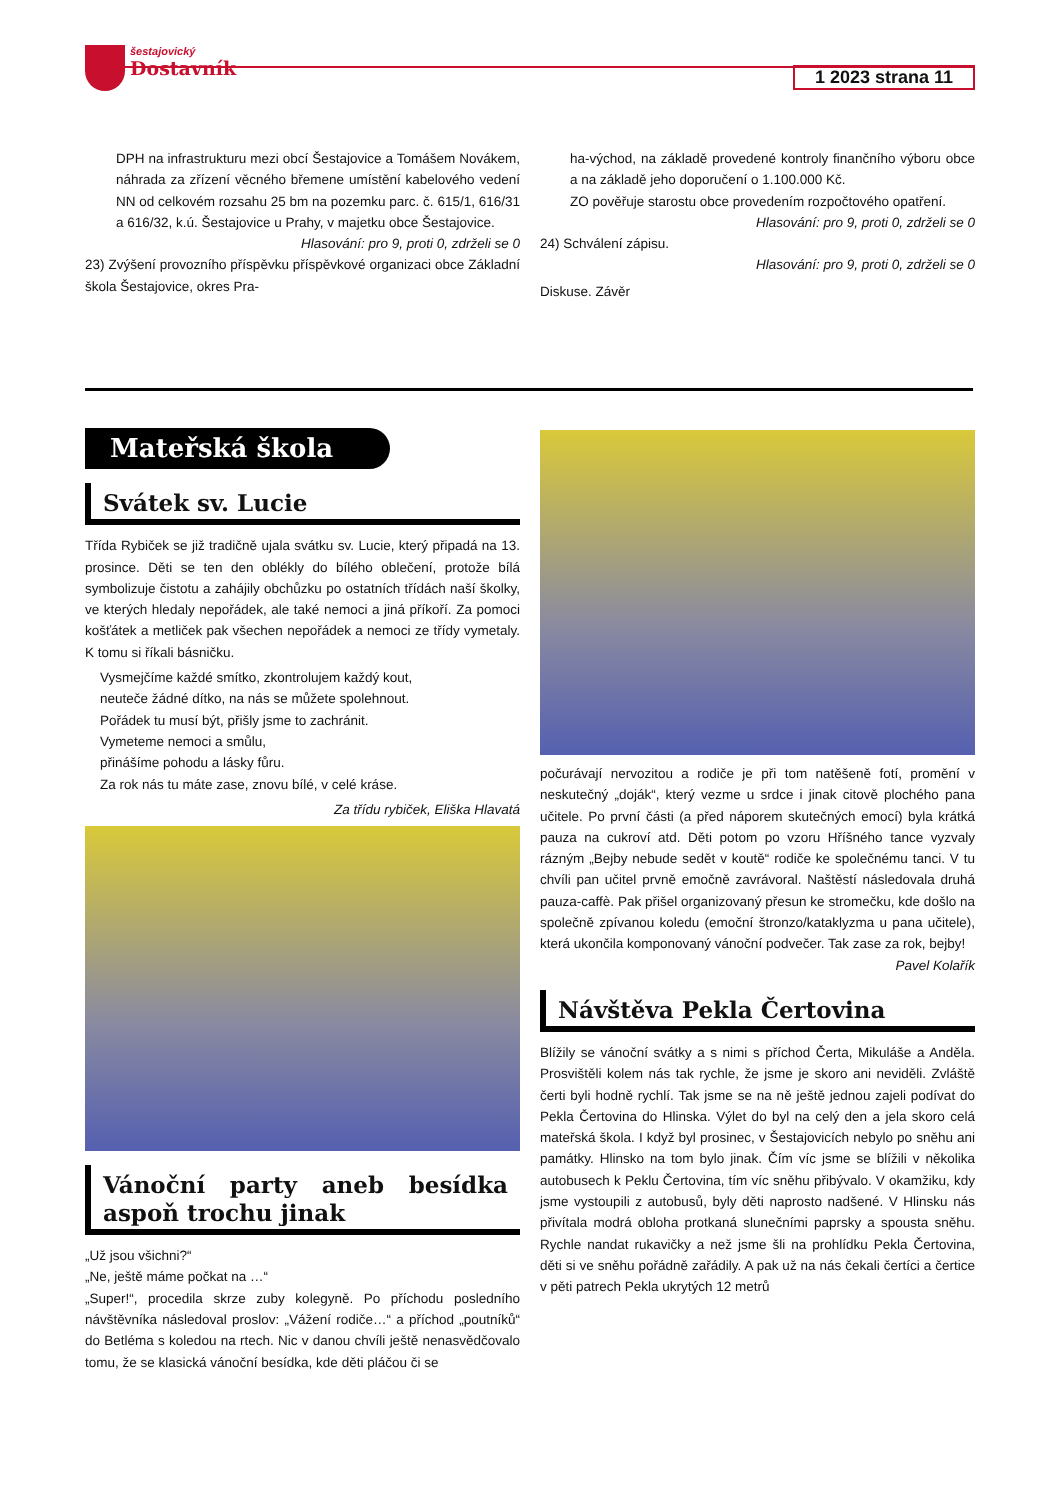šestajovický
Dostavník
1 2023 strana 11
DPH na infrastrukturu mezi obcí Šestajovice a Tomášem Novákem, náhrada za zřízení věcného břemene umístění kabelového vedení NN od celkovém rozsahu 25 bm na pozemku parc. č. 615/1, 616/31 a 616/32, k.ú. Šestajovice u Prahy, v majetku obce Šestajovice.
Hlasování: pro 9, proti 0, zdrželi se 0
23) Zvýšení provozního příspěvku příspěvkové organizaci obce Základní škola Šestajovice, okres Pra-
ha-východ, na základě provedené kontroly finančního výboru obce a na základě jeho doporučení o 1.100.000 Kč.
ZO pověřuje starostu obce provedením rozpočtového opatření.
Hlasování: pro 9, proti 0, zdrželi se 0
24) Schválení zápisu.
Hlasování: pro 9, proti 0, zdrželi se 0
Diskuse. Závěr
Mateřská škola
Svátek sv. Lucie
Třída Rybiček se již tradičně ujala svátku sv. Lucie, který připadá na 13. prosince. Děti se ten den oblékly do bílého oblečení, protože bílá symbolizuje čistotu a zahájily obchůzku po ostatních třídách naší školky, ve kterých hledaly nepořádek, ale také nemoci a jiná příkoří. Za pomoci košťátek a metliček pak všechen nepořádek a nemoci ze třídy vymetaly. K tomu si říkali básničku.
Vysmejčíme každé smítko, zkontrolujem každý kout,
neuteče žádné dítko, na nás se můžete spolehnout.
Pořádek tu musí být, přišly jsme to zachránit.
Vymeteme nemoci a smůlu,
přinášíme pohodu a lásky fůru.
Za rok nás tu máte zase, znovu bílé, v celé kráse.
Za třídu rybiček, Eliška Hlavatá
Vánoční party aneb besídka aspoň trochu jinak
„Už jsou všichni?“
„Ne, ještě máme počkat na …“
„Super!“, procedila skrze zuby kolegyně. Po příchodu posledního návštěvníka následoval proslov: „Vážení rodiče…“ a příchod „poutníků“ do Betléma s koledou na rtech. Nic v danou chvíli ještě nenasvědčovalo tomu, že se klasická vánoční besídka, kde děti pláčou či se
počurávají nervozitou a rodiče je při tom natěšeně fotí, promění v neskutečný „doják“, který vezme u srdce i jinak citově plochého pana učitele. Po první části (a před náporem skutečných emocí) byla krátká pauza na cukroví atd. Děti potom po vzoru Hříšného tance vyzvaly rázným „Bejby nebude sedět v koutě“ rodiče ke společnému tanci. V tu chvíli pan učitel prvně emočně zavrávoral. Naštěstí následovala druhá pauza-caffè. Pak přišel organizovaný přesun ke stromečku, kde došlo na společně zpívanou koledu (emoční štronzo/kataklyzma u pana učitele), která ukončila komponovaný vánoční podvečer. Tak zase za rok, bejby!
Pavel Kolařík
Návštěva Pekla Čertovina
Blížily se vánoční svátky a s nimi s příchod Čerta, Mikuláše a Anděla. Prosvištěli kolem nás tak rychle, že jsme je skoro ani neviděli. Zvláště čerti byli hodně rychlí. Tak jsme se na ně ještě jednou zajeli podívat do Pekla Čertovina do Hlinska. Výlet do byl na celý den a jela skoro celá mateřská škola. I když byl prosinec, v Šestajovicích nebylo po sněhu ani památky. Hlinsko na tom bylo jinak. Čím víc jsme se blížili v několika autobusech k Peklu Čertovina, tím víc sněhu přibývalo. V okamžiku, kdy jsme vystoupili z autobusů, byly děti naprosto nadšené. V Hlinsku nás přivítala modrá obloha protkaná slunečními paprsky a spousta sněhu. Rychle nandat rukavičky a než jsme šli na prohlídku Pekla Čertovina, děti si ve sněhu pořádně zařádily. A pak už na nás čekali čertíci a čertice v pěti patrech Pekla ukrytých 12 metrů